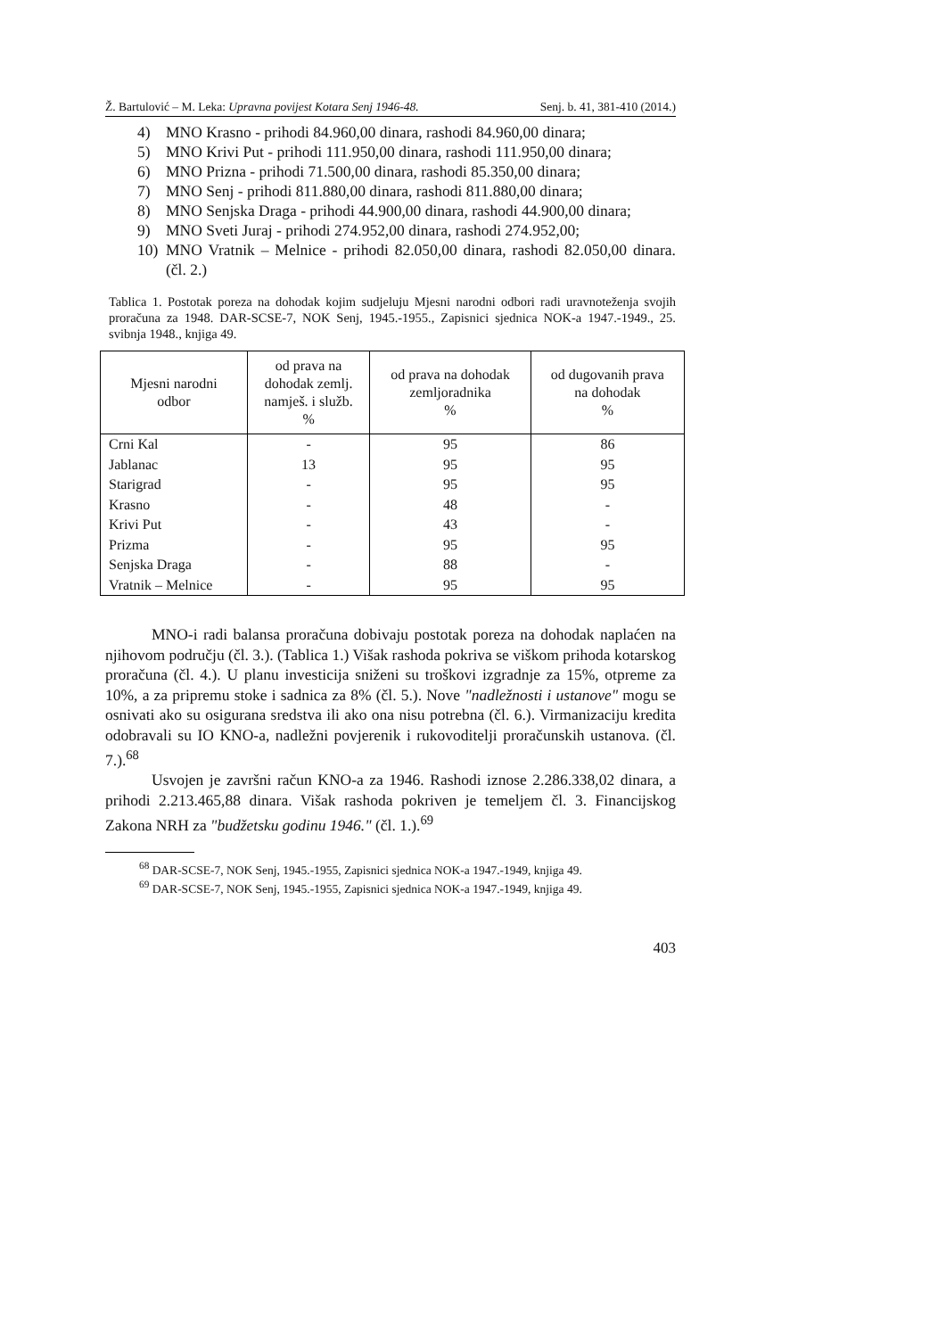Ž. Bartulović – M. Leka: Upravna povijest Kotara Senj 1946-48. Senj. b. 41, 381-410 (2014.)
4) MNO Krasno - prihodi 84.960,00 dinara, rashodi 84.960,00 dinara;
5) MNO Krivi Put - prihodi 111.950,00 dinara, rashodi 111.950,00 dinara;
6) MNO Prizna - prihodi 71.500,00 dinara, rashodi 85.350,00 dinara;
7) MNO Senj - prihodi 811.880,00 dinara, rashodi 811.880,00 dinara;
8) MNO Senjska Draga - prihodi 44.900,00 dinara, rashodi 44.900,00 dinara;
9) MNO Sveti Juraj - prihodi 274.952,00 dinara, rashodi 274.952,00;
10) MNO Vratnik – Melnice - prihodi 82.050,00 dinara, rashodi 82.050,00 dinara. (čl. 2.)
Tablica 1. Postotak poreza na dohodak kojim sudjeluju Mjesni narodni odbori radi uravnoteženja svojih proračuna za 1948. DAR-SCSE-7, NOK Senj, 1945.-1955., Zapisnici sjednica NOK-a 1947.-1949., 25. svibnja 1948., knjiga 49.
| Mjesni narodni odbor | od prava na dohodak zemlj. namješ. i služb. % | od prava na dohodak zemljoradnika % | od dugovanih prava na dohodak % |
| --- | --- | --- | --- |
| Crni Kal | - | 95 | 86 |
| Jablanac | 13 | 95 | 95 |
| Starigrad | - | 95 | 95 |
| Krasno | - | 48 | - |
| Krivi Put | - | 43 | - |
| Prizma | - | 95 | 95 |
| Senjska Draga | - | 88 | - |
| Vratnik – Melnice | - | 95 | 95 |
MNO-i radi balansa proračuna dobivaju postotak poreza na dohodak naplaćen na njihovom području (čl. 3.). (Tablica 1.) Višak rashoda pokriva se viškom prihoda kotarskog proračuna (čl. 4.). U planu investicija sniženi su troškovi izgradnje za 15%, otpreme za 10%, a za pripremu stoke i sadnica za 8% (čl. 5.). Nove "nadležnosti i ustanove" mogu se osnivati ako su osigurana sredstva ili ako ona nisu potrebna (čl. 6.). Virmanizaciju kredita odobravali su IO KNO-a, nadležni povjerenik i rukovoditelji proračunskih ustanova. (čl. 7.).<sup>68</sup>
Usvojen je završni račun KNO-a za 1946. Rashodi iznose 2.286.338,02 dinara, a prihodi 2.213.465,88 dinara. Višak rashoda pokriven je temeljem čl. 3. Financijskog Zakona NRH za "budžetsku godinu 1946." (čl. 1.).<sup>69</sup>
<sup>68</sup> DAR-SCSE-7, NOK Senj, 1945.-1955, Zapisnici sjednica NOK-a 1947.-1949, knjiga 49.
<sup>69</sup> DAR-SCSE-7, NOK Senj, 1945.-1955, Zapisnici sjednica NOK-a 1947.-1949, knjiga 49.
403